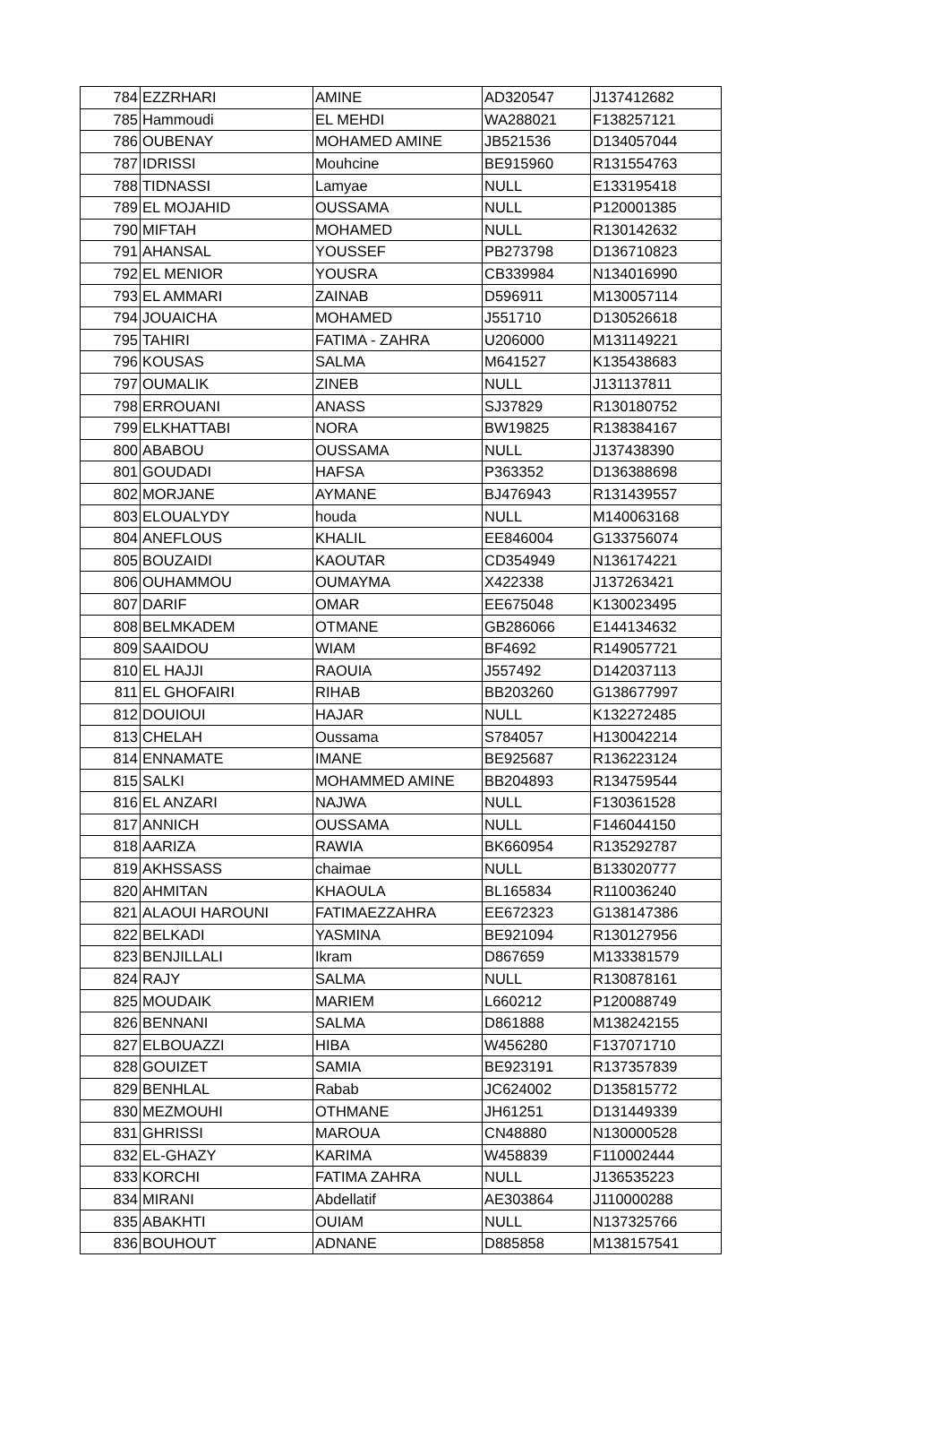| 784 | EZZRHARI | AMINE | AD320547 | J137412682 |
| 785 | Hammoudi | EL MEHDI | WA288021 | F138257121 |
| 786 | OUBENAY | MOHAMED AMINE | JB521536 | D134057044 |
| 787 | IDRISSI | Mouhcine | BE915960 | R131554763 |
| 788 | TIDNASSI | Lamyae | NULL | E133195418 |
| 789 | EL MOJAHID | OUSSAMA | NULL | P120001385 |
| 790 | MIFTAH | MOHAMED | NULL | R130142632 |
| 791 | AHANSAL | YOUSSEF | PB273798 | D136710823 |
| 792 | EL MENIOR | YOUSRA | CB339984 | N134016990 |
| 793 | EL AMMARI | ZAINAB | D596911 | M130057114 |
| 794 | JOUAICHA | MOHAMED | J551710 | D130526618 |
| 795 | TAHIRI | FATIMA - ZAHRA | U206000 | M131149221 |
| 796 | KOUSAS | SALMA | M641527 | K135438683 |
| 797 | OUMALIK | ZINEB | NULL | J131137811 |
| 798 | ERROUANI | ANASS | SJ37829 | R130180752 |
| 799 | ELKHATTABI | NORA | BW19825 | R138384167 |
| 800 | ABABOU | OUSSAMA | NULL | J137438390 |
| 801 | GOUDADI | HAFSA | P363352 | D136388698 |
| 802 | MORJANE | AYMANE | BJ476943 | R131439557 |
| 803 | ELOUALYDY | houda | NULL | M140063168 |
| 804 | ANEFLOUS | KHALIL | EE846004 | G133756074 |
| 805 | BOUZAIDI | KAOUTAR | CD354949 | N136174221 |
| 806 | OUHAMMOU | OUMAYMA | X422338 | J137263421 |
| 807 | DARIF | OMAR | EE675048 | K130023495 |
| 808 | BELMKADEM | OTMANE | GB286066 | E144134632 |
| 809 | SAAIDOU | WIAM | BF4692 | R149057721 |
| 810 | EL HAJJI | RAOUIA | J557492 | D142037113 |
| 811 | EL GHOFAIRI | RIHAB | BB203260 | G138677997 |
| 812 | DOUIOUI | HAJAR | NULL | K132272485 |
| 813 | CHELAH | Oussama | S784057 | H130042214 |
| 814 | ENNAMATE | IMANE | BE925687 | R136223124 |
| 815 | SALKI | MOHAMMED AMINE | BB204893 | R134759544 |
| 816 | EL ANZARI | NAJWA | NULL | F130361528 |
| 817 | ANNICH | OUSSAMA | NULL | F146044150 |
| 818 | AARIZA | RAWIA | BK660954 | R135292787 |
| 819 | AKHSSASS | chaimae | NULL | B133020777 |
| 820 | AHMITAN | KHAOULA | BL165834 | R110036240 |
| 821 | ALAOUI HAROUNI | FATIMAEZZAHRA | EE672323 | G138147386 |
| 822 | BELKADI | YASMINA | BE921094 | R130127956 |
| 823 | BENJILLALI | Ikram | D867659 | M133381579 |
| 824 | RAJY | SALMA | NULL | R130878161 |
| 825 | MOUDAIK | MARIEM | L660212 | P120088749 |
| 826 | BENNANI | SALMA | D861888 | M138242155 |
| 827 | ELBOUAZZI | HIBA | W456280 | F137071710 |
| 828 | GOUIZET | SAMIA | BE923191 | R137357839 |
| 829 | BENHLAL | Rabab | JC624002 | D135815772 |
| 830 | MEZMOUHI | OTHMANE | JH61251 | D131449339 |
| 831 | GHRISSI | MAROUA | CN48880 | N130000528 |
| 832 | EL-GHAZY | KARIMA | W458839 | F110002444 |
| 833 | KORCHI | FATIMA ZAHRA | NULL | J136535223 |
| 834 | MIRANI | Abdellatif | AE303864 | J110000288 |
| 835 | ABAKHTI | OUIAM | NULL | N137325766 |
| 836 | BOUHOUT | ADNANE | D885858 | M138157541 |